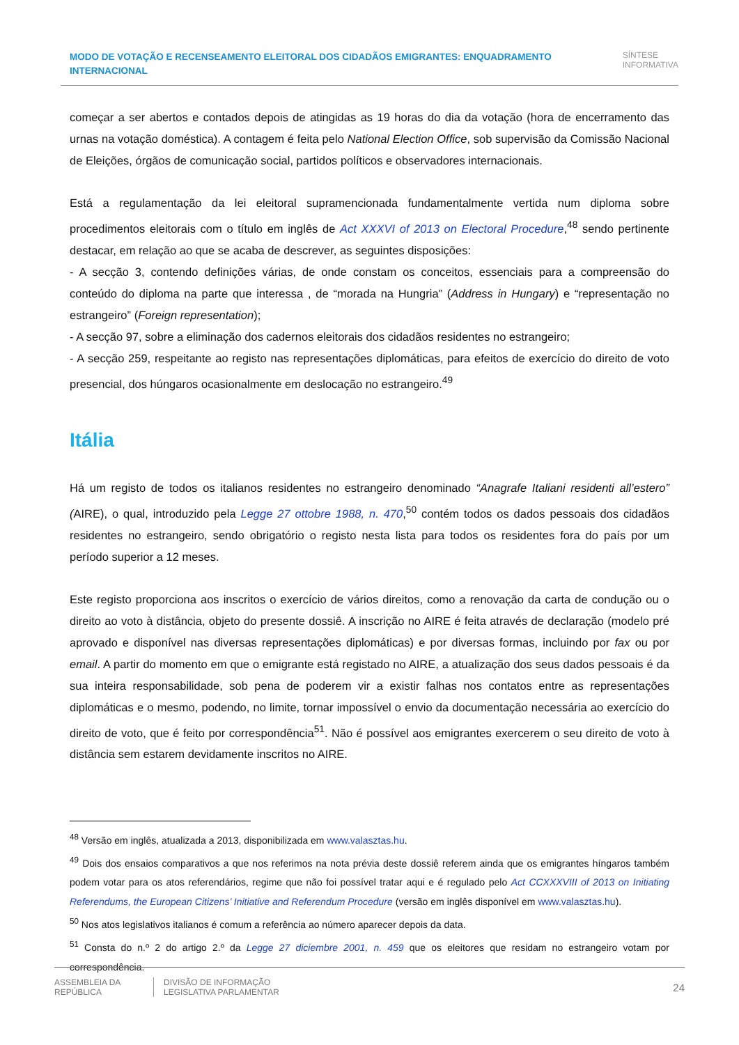MODO DE VOTAÇÃO E RECENSEAMENTO ELEITORAL DOS CIDADÃOS EMIGRANTES: ENQUADRAMENTO INTERNACIONAL
SÍNTESE
INFORMATIVA
começar a ser abertos e contados depois de atingidas as 19 horas do dia da votação (hora de encerramento das urnas na votação doméstica). A contagem é feita pelo National Election Office, sob supervisão da Comissão Nacional de Eleições, órgãos de comunicação social, partidos políticos e observadores internacionais.
Está a regulamentação da lei eleitoral supramencionada fundamentalmente vertida num diploma sobre procedimentos eleitorais com o título em inglês de Act XXXVI of 2013 on Electoral Procedure,<sup>48</sup> sendo pertinente destacar, em relação ao que se acaba de descrever, as seguintes disposições:
- A secção 3, contendo definições várias, de onde constam os conceitos, essenciais para a compreensão do conteúdo do diploma na parte que interessa , de “morada na Hungria” (Address in Hungary) e “representação no estrangeiro” (Foreign representation);
- A secção 97, sobre a eliminação dos cadernos eleitorais dos cidadãos residentes no estrangeiro;
- A secção 259, respeitante ao registo nas representações diplomáticas, para efeitos de exercício do direito de voto presencial, dos húngaros ocasionalmente em deslocação no estrangeiro.<sup>49</sup>
Itália
Há um registo de todos os italianos residentes no estrangeiro denominado “Anagrafe Italiani residenti all’estero” (AIRE), o qual, introduzido pela Legge 27 ottobre 1988, n. 470,<sup>50</sup> contém todos os dados pessoais dos cidadãos residentes no estrangeiro, sendo obrigatório o registo nesta lista para todos os residentes fora do país por um período superior a 12 meses.
Este registo proporciona aos inscritos o exercício de vários direitos, como a renovação da carta de condução ou o direito ao voto à distância, objeto do presente dossiê. A inscrição no AIRE é feita através de declaração (modelo pré aprovado e disponível nas diversas representações diplomáticas) e por diversas formas, incluindo por fax ou por email. A partir do momento em que o emigrante está registado no AIRE, a atualização dos seus dados pessoais é da sua inteira responsabilidade, sob pena de poderem vir a existir falhas nos contatos entre as representações diplomáticas e o mesmo, podendo, no limite, tornar impossível o envio da documentação necessária ao exercício do direito de voto, que é feito por correspondência<sup>51</sup>. Não é possível aos emigrantes exercerem o seu direito de voto à distância sem estarem devidamente inscritos no AIRE.
<sup>48</sup> Versão em inglês, atualizada a 2013, disponibilizada em www.valasztas.hu.
<sup>49</sup> Dois dos ensaios comparativos a que nos referimos na nota prévia deste dossiê referem ainda que os emigrantes híngaros também podem votar para os atos referendários, regime que não foi possível tratar aqui e é regulado pelo Act CCXXXVIII of 2013 on Initiating Referendums, the European Citizens’ Initiative and Referendum Procedure (versão em inglês disponível em www.valasztas.hu).
<sup>50</sup> Nos atos legislativos italianos é comum a referência ao número aparecer depois da data.
<sup>51</sup> Consta do n.º 2 do artigo 2.º da Legge 27 diciembre 2001, n. 459 que os eleitores que residam no estrangeiro votam por correspondência.
ASSEMBLEIA DA REPÚBLICA
DIVISÃO DE INFORMAÇÃO
LEGISLATIVA PARLAMENTAR
24